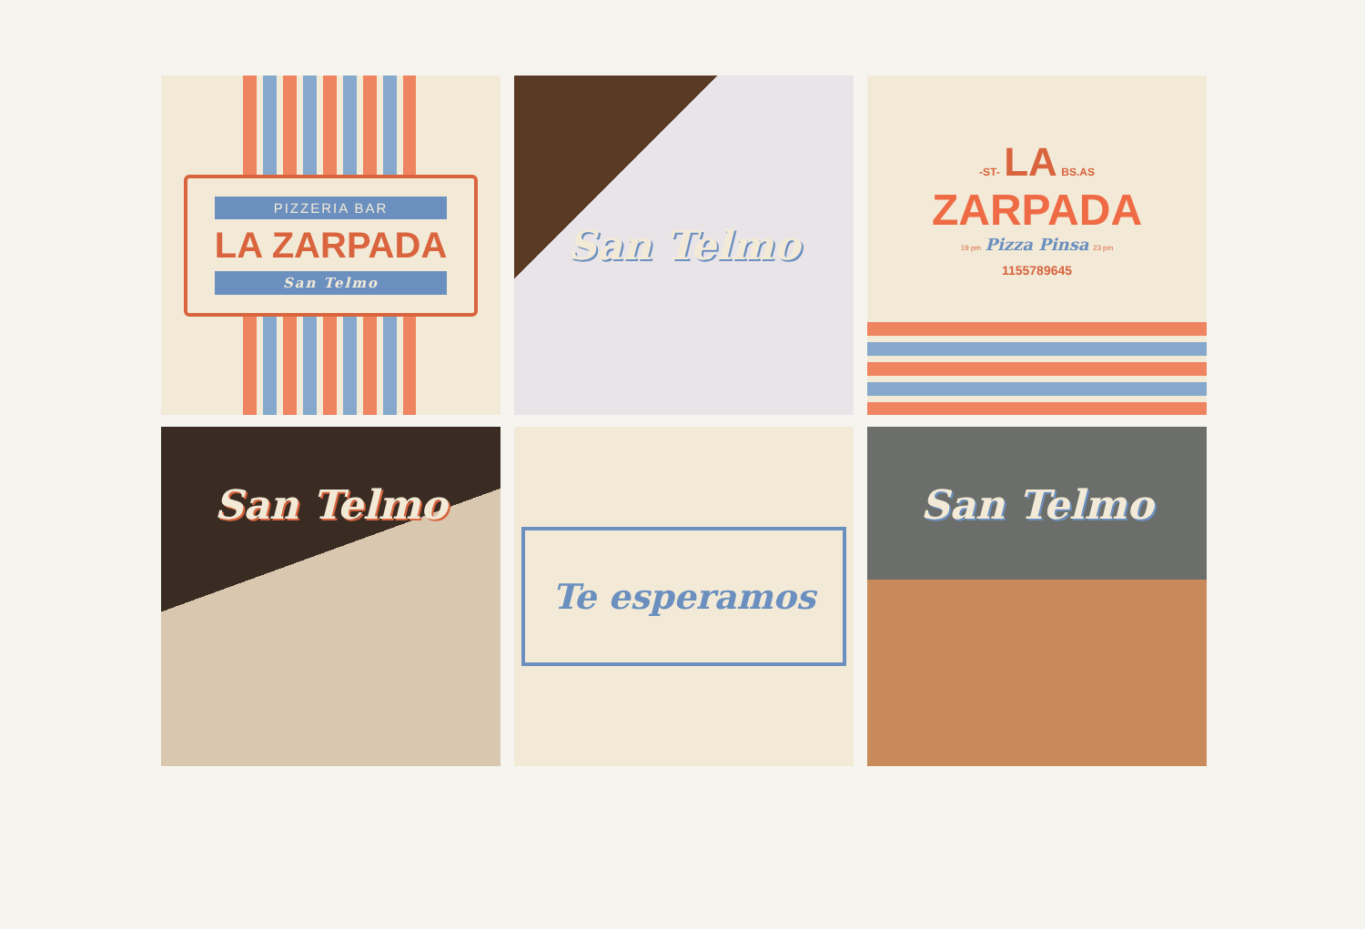PIZZERIA BAR
LA ZARPADA
San Telmo
San Telmo
-ST- LA BS.AS
ZARPADA
19 pm Pizza Pinsa 23 pm
1155789645
San Telmo
Te esperamos
San Telmo